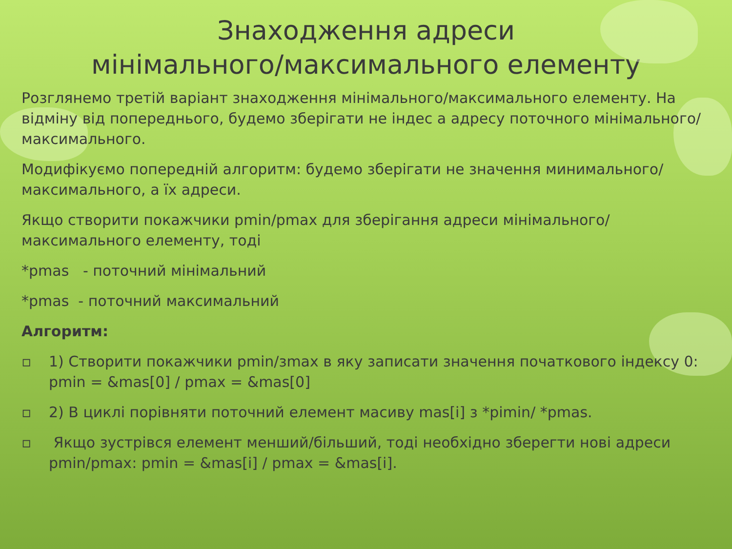Знаходження адреси
мінімального/максимального елементу
Розглянемо третій варіант знаходження мінімального/максимального елементу. На відміну від попереднього, будемо зберігати не індес а адресу поточного мінімального/максимального.
Модифікуємо попередній алгоритм: будемо зберігати не значення минимального/максимального, а їх адреси.
Якщо створити покажчики pmin/pmax для зберігання адреси мінімального/максимального елементу, тоді
*pmas - поточний мінімальний
*pmas - поточний максимальний
Алгоритм:
▫ 1) Створити покажчики pmin/зmax в яку записати значення початкового індексу 0: pmin = &mas[0] / pmax = &mas[0]
▫ 2) В циклі порівняти поточний елемент масиву mas[i] з *pimin/ *pmas.
▫ Якщо зустрівся елемент менший/більший, тоді необхідно зберегти нові адреси pmin/pmax: pmin = &mas[i] / pmax = &mas[i].